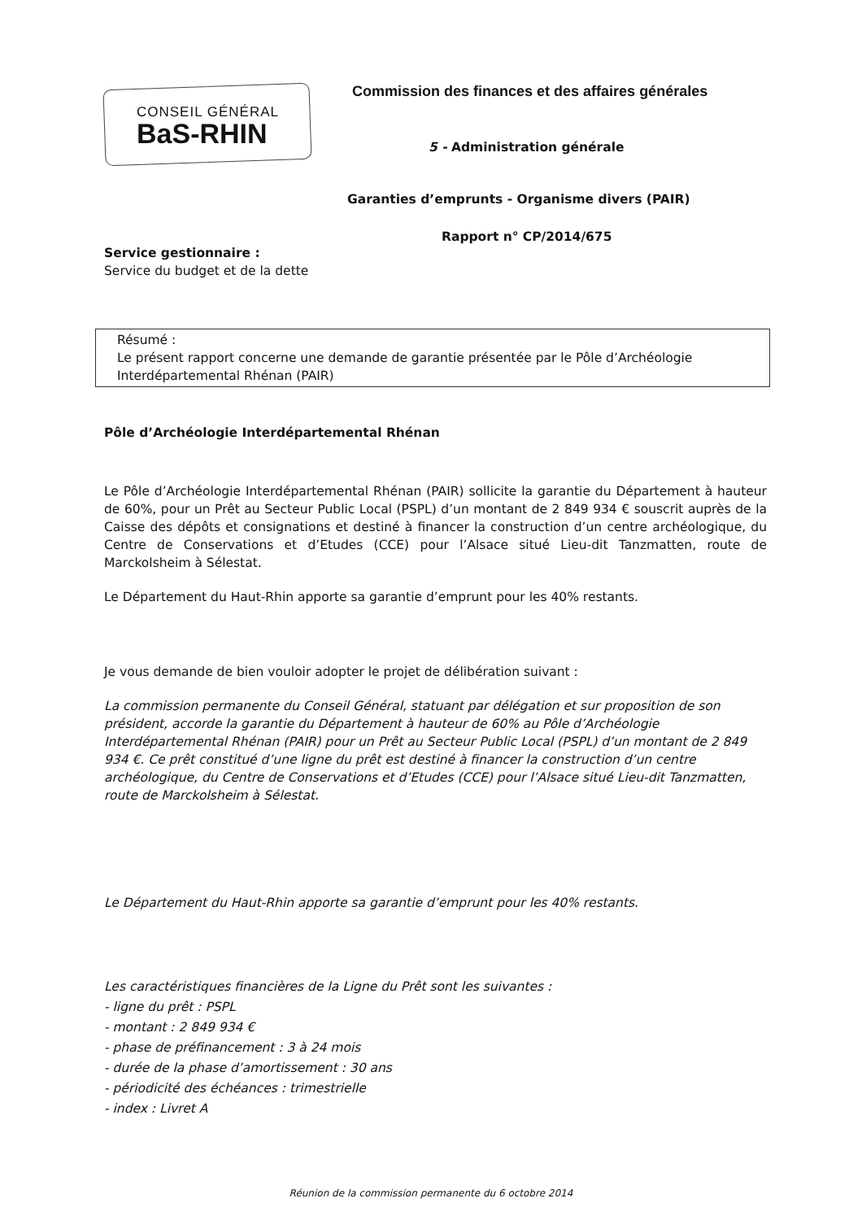CONSEIL GÉNÉRAL
BaS-RHIN
Commission des finances et des affaires générales
5 - Administration générale
Garanties d’emprunts - Organisme divers (PAIR)
Rapport n° CP/2014/675
Service gestionnaire :
Service du budget et de la dette
Résumé :
Le présent rapport concerne une demande de garantie présentée par le Pôle d’Archéologie Interdépartemental Rhénan (PAIR)
Pôle d’Archéologie Interdépartemental Rhénan
Le Pôle d’Archéologie Interdépartemental Rhénan (PAIR) sollicite la garantie du Département à hauteur de 60%, pour un Prêt au Secteur Public Local (PSPL) d’un montant de 2 849 934 € souscrit auprès de la Caisse des dépôts et consignations et destiné à financer la construction d’un centre archéologique, du Centre de Conservations et d’Etudes (CCE) pour l’Alsace situé Lieu-dit Tanzmatten, route de Marckolsheim à Sélestat.
Le Département du Haut-Rhin apporte sa garantie d’emprunt pour les 40% restants.
Je vous demande de bien vouloir adopter le projet de délibération suivant :
La commission permanente du Conseil Général, statuant par délégation et sur proposition de son président, accorde la garantie du Département à hauteur de 60% au Pôle d’Archéologie Interdépartemental Rhénan (PAIR) pour un Prêt au Secteur Public Local (PSPL) d’un montant de 2 849 934 €. Ce prêt constitué d’une ligne du prêt est destiné à financer la construction d’un centre archéologique, du Centre de Conservations et d’Etudes (CCE) pour l’Alsace situé Lieu-dit Tanzmatten, route de Marckolsheim à Sélestat.
Le Département du Haut-Rhin apporte sa garantie d’emprunt pour les 40% restants.
Les caractéristiques financières de la Ligne du Prêt sont les suivantes :
- ligne du prêt : PSPL
- montant : 2 849 934 €
- phase de préfinancement : 3 à 24 mois
- durée de la phase d’amortissement : 30 ans
- périodicité des échéances : trimestrielle
- index : Livret A
Réunion de la commission permanente du 6 octobre 2014